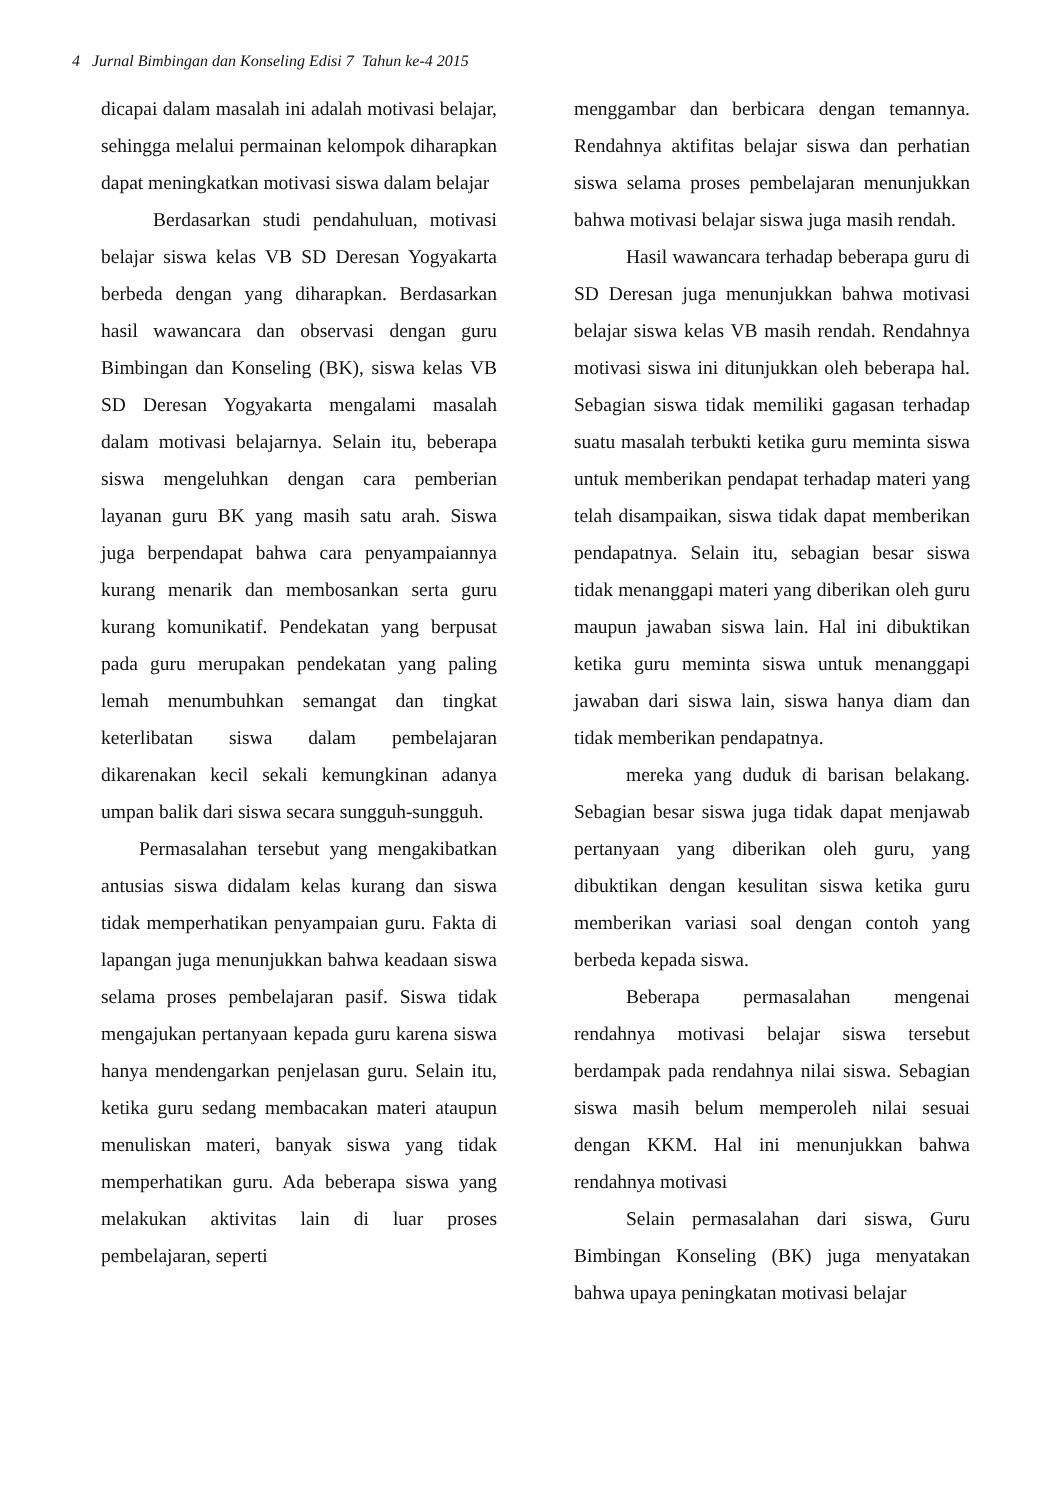4 Jurnal Bimbingan dan Konseling Edisi 7 Tahun ke-4 2015
dicapai dalam masalah ini adalah motivasi belajar, sehingga melalui permainan kelompok diharapkan dapat meningkatkan motivasi siswa dalam belajar
Berdasarkan studi pendahuluan, motivasi belajar siswa kelas VB SD Deresan Yogyakarta berbeda dengan yang diharapkan. Berdasarkan hasil wawancara dan observasi dengan guru Bimbingan dan Konseling (BK), siswa kelas VB SD Deresan Yogyakarta mengalami masalah dalam motivasi belajarnya. Selain itu, beberapa siswa mengeluhkan dengan cara pemberian layanan guru BK yang masih satu arah. Siswa juga berpendapat bahwa cara penyampaiannya kurang menarik dan membosankan serta guru kurang komunikatif. Pendekatan yang berpusat pada guru merupakan pendekatan yang paling lemah menumbuhkan semangat dan tingkat keterlibatan siswa dalam pembelajaran dikarenakan kecil sekali kemungkinan adanya umpan balik dari siswa secara sungguh-sungguh.
Permasalahan tersebut yang mengakibatkan antusias siswa didalam kelas kurang dan siswa tidak memperhatikan penyampaian guru. Fakta di lapangan juga menunjukkan bahwa keadaan siswa selama proses pembelajaran pasif. Siswa tidak mengajukan pertanyaan kepada guru karena siswa hanya mendengarkan penjelasan guru. Selain itu, ketika guru sedang membacakan materi ataupun menuliskan materi, banyak siswa yang tidak memperhatikan guru. Ada beberapa siswa yang melakukan aktivitas lain di luar proses pembelajaran, seperti
menggambar dan berbicara dengan temannya. Rendahnya aktifitas belajar siswa dan perhatian siswa selama proses pembelajaran menunjukkan bahwa motivasi belajar siswa juga masih rendah.
Hasil wawancara terhadap beberapa guru di SD Deresan juga menunjukkan bahwa motivasi belajar siswa kelas VB masih rendah. Rendahnya motivasi siswa ini ditunjukkan oleh beberapa hal. Sebagian siswa tidak memiliki gagasan terhadap suatu masalah terbukti ketika guru meminta siswa untuk memberikan pendapat terhadap materi yang telah disampaikan, siswa tidak dapat memberikan pendapatnya. Selain itu, sebagian besar siswa tidak menanggapi materi yang diberikan oleh guru maupun jawaban siswa lain. Hal ini dibuktikan ketika guru meminta siswa untuk menanggapi jawaban dari siswa lain, siswa hanya diam dan tidak memberikan pendapatnya.
mereka yang duduk di barisan belakang. Sebagian besar siswa juga tidak dapat menjawab pertanyaan yang diberikan oleh guru, yang dibuktikan dengan kesulitan siswa ketika guru memberikan variasi soal dengan contoh yang berbeda kepada siswa.
Beberapa permasalahan mengenai rendahnya motivasi belajar siswa tersebut berdampak pada rendahnya nilai siswa. Sebagian siswa masih belum memperoleh nilai sesuai dengan KKM. Hal ini menunjukkan bahwa rendahnya motivasi
Selain permasalahan dari siswa, Guru Bimbingan Konseling (BK) juga menyatakan bahwa upaya peningkatan motivasi belajar